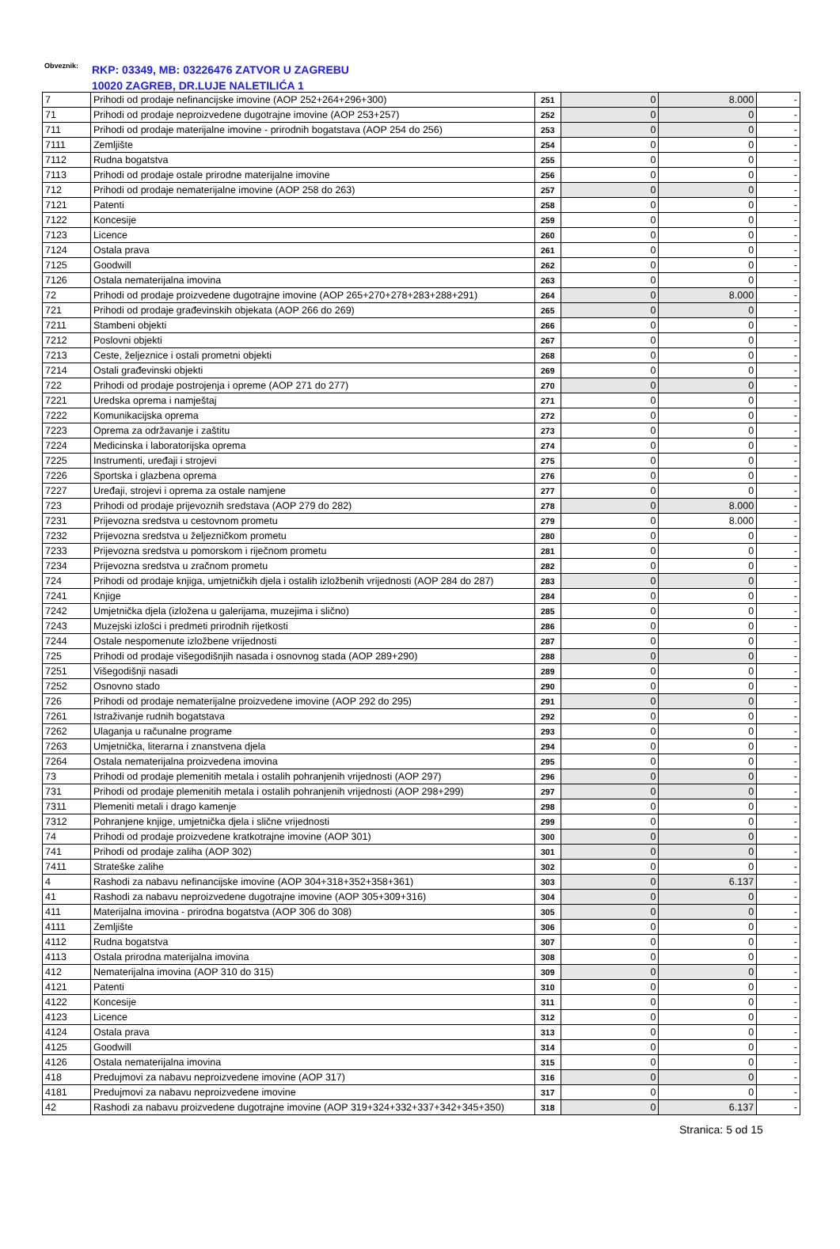Obveznik: RKP: 03349, MB: 03226476 ZATVOR U ZAGREBU
10020 ZAGREB, DR.LUJE NALETILIĆA 1
| 7 | Prihodi od prodaje nefinancijske imovine (AOP 252+264+296+300) | 251 | 0 | 8.000 | - |
| 71 | Prihodi od prodaje neproizvedene dugotrajne imovine (AOP 253+257) | 252 | 0 | 0 | - |
| 711 | Prihodi od prodaje materijalne imovine - prirodnih bogatstava (AOP 254 do 256) | 253 | 0 | 0 | - |
| 7111 | Zemljište | 254 | 0 | 0 | - |
| 7112 | Rudna bogatstva | 255 | 0 | 0 | - |
| 7113 | Prihodi od prodaje ostale prirodne materijalne imovine | 256 | 0 | 0 | - |
| 712 | Prihodi od prodaje nematerijalne imovine (AOP 258 do 263) | 257 | 0 | 0 | - |
| 7121 | Patenti | 258 | 0 | 0 | - |
| 7122 | Koncesije | 259 | 0 | 0 | - |
| 7123 | Licence | 260 | 0 | 0 | - |
| 7124 | Ostala prava | 261 | 0 | 0 | - |
| 7125 | Goodwill | 262 | 0 | 0 | - |
| 7126 | Ostala nematerijalna imovina | 263 | 0 | 0 | - |
| 72 | Prihodi od prodaje proizvedene dugotrajne imovine (AOP 265+270+278+283+288+291) | 264 | 0 | 8.000 | - |
| 721 | Prihodi od prodaje građevinskih objekata (AOP 266 do 269) | 265 | 0 | 0 | - |
| 7211 | Stambeni objekti | 266 | 0 | 0 | - |
| 7212 | Poslovni objekti | 267 | 0 | 0 | - |
| 7213 | Ceste, željeznice i ostali prometni objekti | 268 | 0 | 0 | - |
| 7214 | Ostali građevinski objekti | 269 | 0 | 0 | - |
| 722 | Prihodi od prodaje postrojenja i opreme (AOP 271 do 277) | 270 | 0 | 0 | - |
| 7221 | Uredska oprema i namještaj | 271 | 0 | 0 | - |
| 7222 | Komunikacijska oprema | 272 | 0 | 0 | - |
| 7223 | Oprema za održavanje i zaštitu | 273 | 0 | 0 | - |
| 7224 | Medicinska i laboratorijska oprema | 274 | 0 | 0 | - |
| 7225 | Instrumenti, uređaji i strojevi | 275 | 0 | 0 | - |
| 7226 | Sportska i glazbena oprema | 276 | 0 | 0 | - |
| 7227 | Uređaji, strojevi i oprema za ostale namjene | 277 | 0 | 0 | - |
| 723 | Prihodi od prodaje prijevoznih sredstava (AOP 279 do 282) | 278 | 0 | 8.000 | - |
| 7231 | Prijevozna sredstva u cestovnom prometu | 279 | 0 | 8.000 | - |
| 7232 | Prijevozna sredstva u željezničkom prometu | 280 | 0 | 0 | - |
| 7233 | Prijevozna sredstva u pomorskom i riječnom prometu | 281 | 0 | 0 | - |
| 7234 | Prijevozna sredstva u zračnom prometu | 282 | 0 | 0 | - |
| 724 | Prihodi od prodaje knjiga, umjetničkih djela i ostalih izložbenih vrijednosti (AOP 284 do 287) | 283 | 0 | 0 | - |
| 7241 | Knjige | 284 | 0 | 0 | - |
| 7242 | Umjetnička djela (izložena u galerijama, muzejima i slično) | 285 | 0 | 0 | - |
| 7243 | Muzejski izlošci i predmeti prirodnih rijetkosti | 286 | 0 | 0 | - |
| 7244 | Ostale nespomenute izložbene vrijednosti | 287 | 0 | 0 | - |
| 725 | Prihodi od prodaje višegodišnjih nasada i osnovnog stada (AOP 289+290) | 288 | 0 | 0 | - |
| 7251 | Višegodišnji nasadi | 289 | 0 | 0 | - |
| 7252 | Osnovno stado | 290 | 0 | 0 | - |
| 726 | Prihodi od prodaje nematerijalne proizvedene imovine (AOP 292 do 295) | 291 | 0 | 0 | - |
| 7261 | Istraživanje rudnih bogatstava | 292 | 0 | 0 | - |
| 7262 | Ulaganja u računalne programe | 293 | 0 | 0 | - |
| 7263 | Umjetnička, literarna i znanstvena djela | 294 | 0 | 0 | - |
| 7264 | Ostala nematerijalna proizvedena imovina | 295 | 0 | 0 | - |
| 73 | Prihodi od prodaje plemenitih metala i ostalih pohranjenih vrijednosti (AOP 297) | 296 | 0 | 0 | - |
| 731 | Prihodi od prodaje plemenitih metala i ostalih pohranjenih vrijednosti (AOP 298+299) | 297 | 0 | 0 | - |
| 7311 | Plemeniti metali i drago kamenje | 298 | 0 | 0 | - |
| 7312 | Pohranjene knjige, umjetnička djela i slične vrijednosti | 299 | 0 | 0 | - |
| 74 | Prihodi od prodaje proizvedene kratkotrajne imovine (AOP 301) | 300 | 0 | 0 | - |
| 741 | Prihodi od prodaje zaliha (AOP 302) | 301 | 0 | 0 | - |
| 7411 | Strateške zalihe | 302 | 0 | 0 | - |
| 4 | Rashodi za nabavu nefinancijske imovine (AOP 304+318+352+358+361) | 303 | 0 | 6.137 | - |
| 41 | Rashodi za nabavu neproizvedene dugotrajne imovine (AOP 305+309+316) | 304 | 0 | 0 | - |
| 411 | Materijalna imovina - prirodna bogatstva (AOP 306 do 308) | 305 | 0 | 0 | - |
| 4111 | Zemljište | 306 | 0 | 0 | - |
| 4112 | Rudna bogatstva | 307 | 0 | 0 | - |
| 4113 | Ostala prirodna materijalna imovina | 308 | 0 | 0 | - |
| 412 | Nematerijalna imovina (AOP 310 do 315) | 309 | 0 | 0 | - |
| 4121 | Patenti | 310 | 0 | 0 | - |
| 4122 | Koncesije | 311 | 0 | 0 | - |
| 4123 | Licence | 312 | 0 | 0 | - |
| 4124 | Ostala prava | 313 | 0 | 0 | - |
| 4125 | Goodwill | 314 | 0 | 0 | - |
| 4126 | Ostala nematerijalna imovina | 315 | 0 | 0 | - |
| 418 | Predujmovi za nabavu neproizvedene imovine (AOP 317) | 316 | 0 | 0 | - |
| 4181 | Predujmovi za nabavu neproizvedene imovine | 317 | 0 | 0 | - |
| 42 | Rashodi za nabavu proizvedene dugotrajne imovine (AOP 319+324+332+337+342+345+350) | 318 | 0 | 6.137 | - |
Stranica: 5 od 15